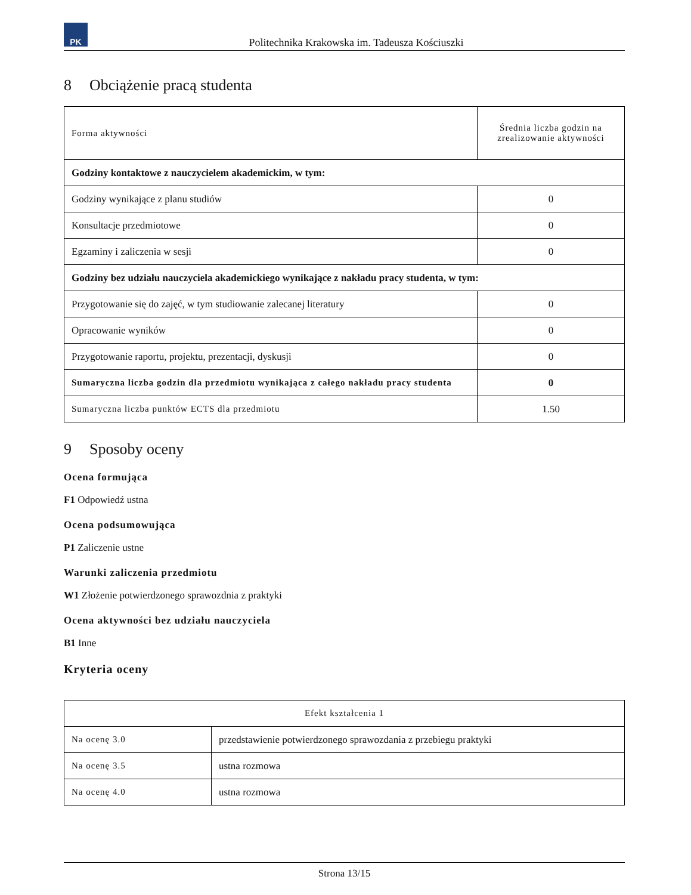PK
Politechnika Krakowska im. Tadeusza Kościuszki
8 Obciążenie pracą studenta
| Forma aktywności | Średnia liczba godzin na zrealizowanie aktywności |
| --- | --- |
| Godziny kontaktowe z nauczycielem akademickim, w tym: | |
| Godziny wynikające z planu studiów | 0 |
| Konsultacje przedmiotowe | 0 |
| Egzaminy i zaliczenia w sesji | 0 |
| Godziny bez udziału nauczyciela akademickiego wynikające z nakładu pracy studenta, w tym: | |
| Przygotowanie się do zajęć, w tym studiowanie zalecanej literatury | 0 |
| Opracowanie wyników | 0 |
| Przygotowanie raportu, projektu, prezentacji, dyskusji | 0 |
| Sumaryczna liczba godzin dla przedmiotu wynikająca z całego nakładu pracy studenta | 0 |
| Sumaryczna liczba punktów ECTS dla przedmiotu | 1.50 |
9 Sposoby oceny
Ocena formująca
F1 Odpowiedź ustna
Ocena podsumowująca
P1 Zaliczenie ustne
Warunki zaliczenia przedmiotu
W1 Złożenie potwierdzonego sprawozdnia z praktyki
Ocena aktywności bez udziału nauczyciela
B1 Inne
Kryteria oceny
| Efekt kształcenia 1 | |
| --- | --- |
| Na ocenę 3.0 | przedstawienie potwierdzonego sprawozdania z przebiegu praktyki |
| Na ocenę 3.5 | ustna rozmowa |
| Na ocenę 4.0 | ustna rozmowa |
Strona 13/15